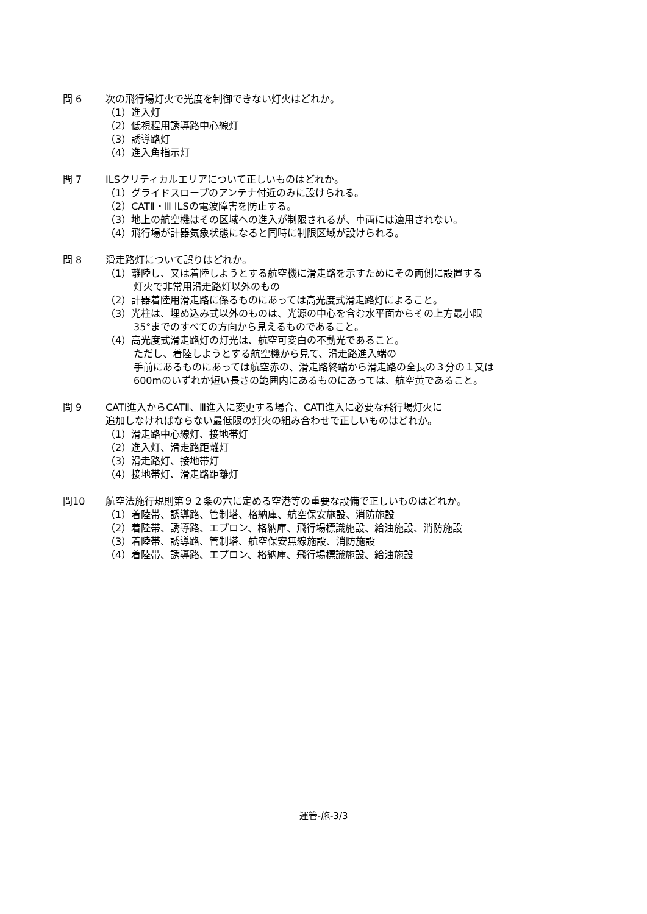問 6 次の飛行場灯火で光度を制御できない灯火はどれか。
（1）進入灯
（2）低視程用誘導路中心線灯
（3）誘導路灯
（4）進入角指示灯
問 7 ILSクリティカルエリアについて正しいものはどれか。
（1）グライドスロープのアンテナ付近のみに設けられる。
（2）CATⅡ・Ⅲ ILSの電波障害を防止する。
（3）地上の航空機はその区域への進入が制限されるが、車両には適用されない。
（4）飛行場が計器気象状態になると同時に制限区域が設けられる。
問 8 滑走路灯について誤りはどれか。
（1）離陸し、又は着陸しようとする航空機に滑走路を示すためにその両側に設置する
灯火で非常用滑走路灯以外のもの
（2）計器着陸用滑走路に係るものにあっては高光度式滑走路灯によること。
（3）光柱は、埋め込み式以外のものは、光源の中心を含む水平面からその上方最小限
35°までのすべての方向から見えるものであること。
（4）高光度式滑走路灯の灯光は、航空可変白の不動光であること。
ただし、着陸しようとする航空機から見て、滑走路進入端の
手前にあるものにあっては航空赤の、滑走路終端から滑走路の全長の３分の１又は
600mのいずれか短い長さの範囲内にあるものにあっては、航空黄であること。
問 9 CATⅠ進入からCATⅡ、Ⅲ進入に変更する場合、CATⅠ進入に必要な飛行場灯火に
追加しなければならない最低限の灯火の組み合わせで正しいものはどれか。
（1）滑走路中心線灯、接地帯灯
（2）進入灯、滑走路距離灯
（3）滑走路灯、接地帯灯
（4）接地帯灯、滑走路距離灯
問10 航空法施行規則第９２条の六に定める空港等の重要な設備で正しいものはどれか。
（1）着陸帯、誘導路、管制塔、格納庫、航空保安施設、消防施設
（2）着陸帯、誘導路、エプロン、格納庫、飛行場標識施設、給油施設、消防施設
（3）着陸帯、誘導路、管制塔、航空保安無線施設、消防施設
（4）着陸帯、誘導路、エプロン、格納庫、飛行場標識施設、給油施設
運管-施-3/3